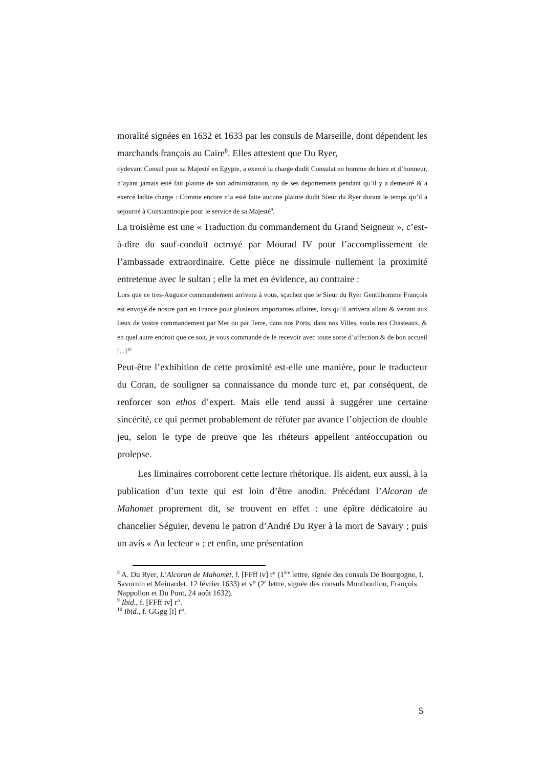moralité signées en 1632 et 1633 par les consuls de Marseille, dont dépendent les marchands français au Caire<sup>8</sup>. Elles attestent que Du Ryer,
cydevant Consul pour sa Majesté en Egypte, a exercé la charge dudit Consulat en homme de bien et d’honneur, n’ayant jamais esté fait plainte de son administration, ny de ses deportemens pendant qu’il y a demeuré & a exercé ladite charge : Comme encore n’a esté faite aucune plainte dudit Sieur du Ryer durant le temps qu’il a sejourné à Constantinople pour le service de sa Majesté<sup>9</sup>.
La troisième est une « Traduction du commandement du Grand Seigneur », c’est-à-dire du sauf-conduit octroyé par Mourad IV pour l’accomplissement de l’ambassade extraordinaire. Cette pièce ne dissimule nullement la proximité entretenue avec le sultan ; elle la met en évidence, au contraire :
Lors que ce tres-Auguste commandement arrivera à vous, sçachez que le Sieur du Ryer Gentilhomme François est envoyé de nostre part en France pour plusieurs importantes affaires, lors qu’il arrivera allant & venant aux lieux de vostre commandement par Mer ou par Terre, dans nos Ports, dans nos Villes, soubs nos Chasteaux, & en quel autre endroit que ce soit, je vous commande de le recevoir avec toute sorte d’affection & de bon accueil [...]<sup>10</sup>
Peut-être l’exhibition de cette proximité est-elle une manière, pour le traducteur du Coran, de souligner sa connaissance du monde turc et, par conséquent, de renforcer son ethos d’expert. Mais elle tend aussi à suggérer une certaine sincérité, ce qui permet probablement de réfuter par avance l’objection de double jeu, selon le type de preuve que les rhéteurs appellent antéoccupation ou prolepse.
Les liminaires corroborent cette lecture rhétorique. Ils aident, eux aussi, à la publication d’un texte qui est loin d’être anodin. Précédant l’Alcoran de Mahomet proprement dit, se trouvent en effet : une épître dédicatoire au chancelier Séguier, devenu le patron d’André Du Ryer à la mort de Savary ; puis un avis « Au lecteur » ; et enfin, une présentation
<sup>8</sup> A. Du Ryer, L’Alcoran de Mahomet, f. [FFff iv] r° (1<sup>ère</sup> lettre, signée des consuls De Bourgogne, I. Savornin et Meinardet, 12 février 1633) et v° (2<sup>e</sup> lettre, signée des consuls Monthouliou, François Nappollon et Du Pont, 24 août 1632).
<sup>9</sup> Ibid., f. [FFff iv] r°.
<sup>10</sup> Ibid., f. GGgg [i] r°.
5